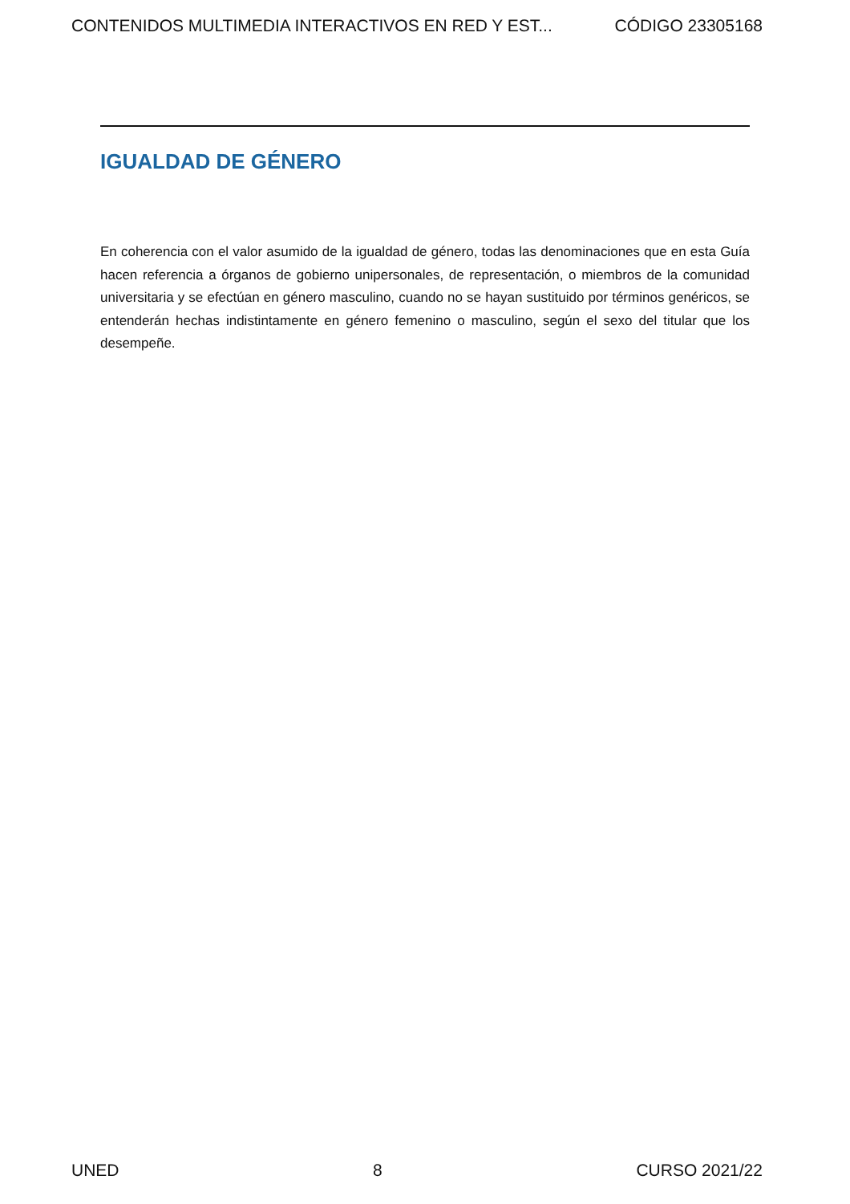CONTENIDOS MULTIMEDIA INTERACTIVOS EN RED Y EST... CÓDIGO 23305168
IGUALDAD DE GÉNERO
En coherencia con el valor asumido de la igualdad de género, todas las denominaciones que en esta Guía hacen referencia a órganos de gobierno unipersonales, de representación, o miembros de la comunidad universitaria y se efectúan en género masculino, cuando no se hayan sustituido por términos genéricos, se entenderán hechas indistintamente en género femenino o masculino, según el sexo del titular que los desempeñe.
UNED 8 CURSO 2021/22